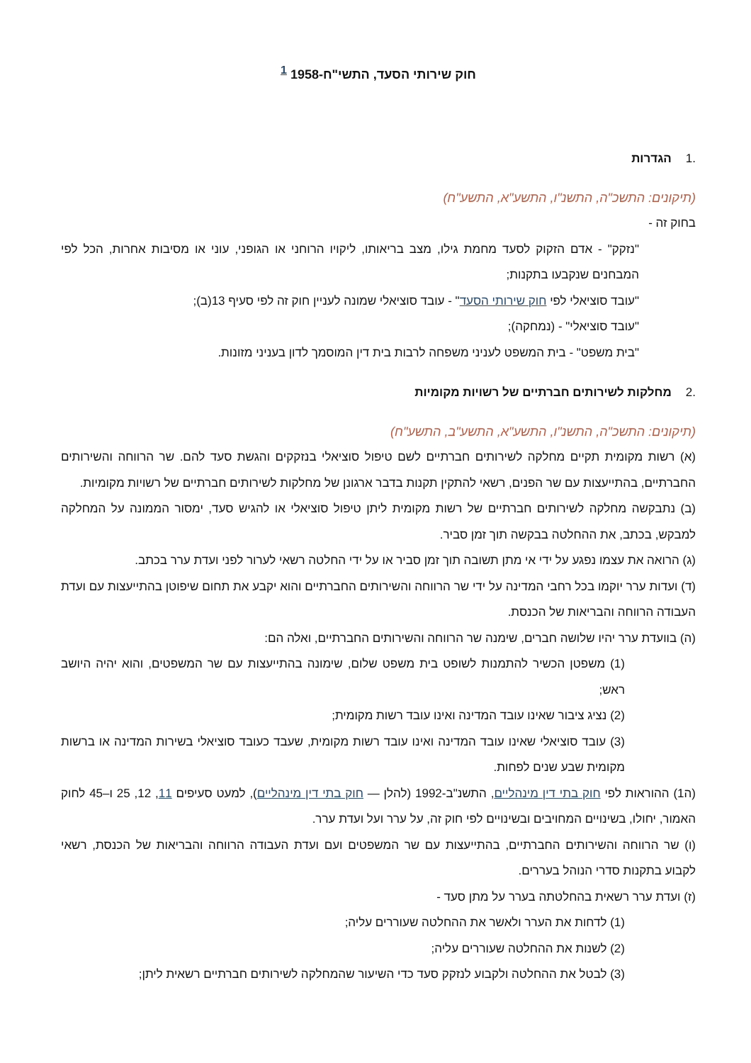חוק שירותי הסעד, התשי"ח-1958 <sup>1</sup>
.1הגדרות
(תיקונים: התשכ"ה, התשנ"ו, התשע"א, התשע"ח)
בחוק זה -
"נזקק" - אדם הזקוק לסעד מחמת גילו, מצב בריאותו, ליקויו הרוחני או הגופני, עוני או מסיבות אחרות, הכל לפי המבחנים שנקבעו בתקנות;
"עובד סוציאלי לפי חוק שירותי הסעד" - עובד סוציאלי שמונה לעניין חוק זה לפי סעיף 13(ב);
"עובד סוציאלי" - (נמחקה);
"בית משפט" - בית המשפט לעניני משפחה לרבות בית דין המוסמך לדון בעניני מזונות.
.2מחלקות לשירותים חברתיים של רשויות מקומיות
(תיקונים: התשכ"ה, התשנ"ו, התשע"א, התשע"ב, התשע"ח)
(א) רשות מקומית תקיים מחלקה לשירותים חברתיים לשם טיפול סוציאלי בנזקקים והגשת סעד להם. שר הרווחה והשירותים החברתיים, בהתייעצות עם שר הפנים, רשאי להתקין תקנות בדבר ארגונן של מחלקות לשירותים חברתיים של רשויות מקומיות.
(ב) נתבקשה מחלקה לשירותים חברתיים של רשות מקומית ליתן טיפול סוציאלי או להגיש סעד, ימסור הממונה על המחלקה למבקש, בכתב, את ההחלטה בבקשה תוך זמן סביר.
(ג) הרואה את עצמו נפגע על ידי אי מתן תשובה תוך זמן סביר או על ידי החלטה רשאי לערור לפני ועדת ערר בכתב.
(ד) ועדות ערר יוקמו בכל רחבי המדינה על ידי שר הרווחה והשירותים החברתיים והוא יקבע את תחום שיפוטן בהתייעצות עם ועדת העבודה הרווחה והבריאות של הכנסת.
(ה) בוועדת ערר יהיו שלושה חברים, שימנה שר הרווחה והשירותים החברתיים, ואלה הם:
(1) משפטן הכשיר להתמנות לשופט בית משפט שלום, שימונה בהתייעצות עם שר המשפטים, והוא יהיה היושב ראש;
(2) נציג ציבור שאינו עובד המדינה ואינו עובד רשות מקומית;
(3) עובד סוציאלי שאינו עובד המדינה ואינו עובד רשות מקומית, שעבד כעובד סוציאלי בשירות המדינה או ברשות מקומית שבע שנים לפחות.
(ה1) ההוראות לפי חוק בתי דין מינהליים, התשנ"ב-1992 (להלן — חוק בתי דין מינהליים), למעט סעיפים 11, 12, 25 ו–45 לחוק האמור, יחולו, בשינויים המחויבים ובשינויים לפי חוק זה, על ערר ועל ועדת ערר.
(ו) שר הרווחה והשירותים החברתיים, בהתייעצות עם שר המשפטים ועם ועדת העבודה הרווחה והבריאות של הכנסת, רשאי לקבוע בתקנות סדרי הנוהל בעררים.
(ז) ועדת ערר רשאית בהחלטתה בערר על מתן סעד -
(1) לדחות את הערר ולאשר את ההחלטה שעוררים עליה;
(2) לשנות את ההחלטה שעוררים עליה;
(3) לבטל את ההחלטה ולקבוע לנזקק סעד כדי השיעור שהמחלקה לשירותים חברתיים רשאית ליתן;